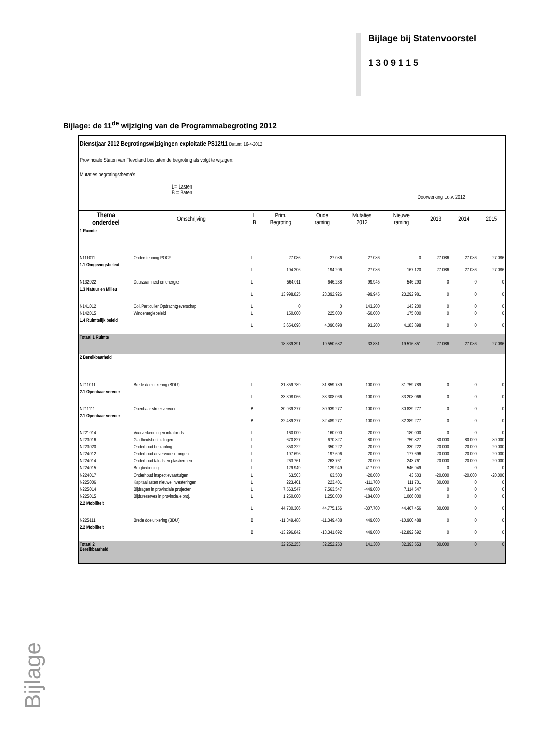Bijlage bij Statenvoorstel
1 3 0 9 1 1 5
Bijlage: de 11<sup>de</sup> wijziging van de Programmabegroting 2012
Dienstjaar 2012 Begrotingswijzigingen exploitatie PS12/11 Datum: 16-4-2012
Provinciale Staten van Flevoland besluiten de begroting als volgt te wijzigen:
Mutaties begrotingsthema's
L= Lasten
B = Baten Doorwerking t.o.v. 2012
| Thema onderdeel | Omschrijving | L B | Prim. Begroting | Oude raming | Mutaties 2012 | Nieuwe raming | 2013 | 2014 | 2015 |
| --- | --- | --- | --- | --- | --- | --- | --- | --- | --- |
| 1 Ruimte | | | | | | | | | |
| N111011 | Ondersteuning POCF | L | 27.086 | 27.086 | -27.086 | 0 | -27.086 | -27.086 | -27.086 |
| 1.1 Omgevingsbeleid | | L | 194.206 | 194.206 | -27.086 | 167.120 | -27.086 | -27.086 | -27.086 |
| N132022 | Duurzaamheid en energie | L | 564.011 | 646.238 | -99.945 | 546.293 | 0 | 0 | 0 |
| 1.3 Natuur en Milieu | | L | 13.998.825 | 23.392.926 | -99.945 | 23.292.981 | 0 | 0 | 0 |
| N141012 | Coll.Particulier Opdrachtgeverschap | L | 0 | 0 | 143.200 | 143.200 | 0 | 0 | 0 |
| N142015 | Windenergiebeleid | L | 150.000 | 225.000 | -50.000 | 175.000 | 0 | 0 | 0 |
| 1.4 Ruimtelijk beleid | | L | 3.654.698 | 4.090.698 | 93.200 | 4.183.898 | 0 | 0 | 0 |
| Totaal 1 Ruimte | | | 18.339.391 | 19.550.682 | -33.831 | 19.516.851 | -27.086 | -27.086 | -27.086 |
| 2 Bereikbaarheid | | | | | | | | | |
| N211011 | Brede doeluitkering (BDU) | L | 31.859.789 | 31.859.789 | -100.000 | 31.759.789 | 0 | 0 | 0 |
| 2.1 Openbaar vervoer | | L | 33.308.066 | 33.308.066 | -100.000 | 33.208.066 | 0 | 0 | 0 |
| N211111 | Openbaar streekvervoer | B | -30.939.277 | -30.939.277 | 100.000 | -30.839.277 | 0 | 0 | 0 |
| 2.1 Openbaar vervoer | | B | -32.489.277 | -32.489.277 | 100.000 | -32.389.277 | 0 | 0 | 0 |
| N221014 | Voorverkenningen infrafonds | L | 160.000 | 160.000 | 20.000 | 180.000 | 0 | 0 | 0 |
| N223016 | Gladheidsbestrijdingen | L | 670.827 | 670.827 | 80.000 | 750.827 | 80.000 | 80.000 | 80.000 |
| N223020 | Onderhoud beplanting | L | 350.222 | 350.222 | -20.000 | 330.222 | -20.000 | -20.000 | -20.000 |
| N224012 | Onderhoud oevervoorzieningen | L | 197.696 | 197.696 | -20.000 | 177.696 | -20.000 | -20.000 | -20.000 |
| N224014 | Onderhoud taluds en plasbermen | L | 263.761 | 263.761 | -20.000 | 243.761 | -20.000 | -20.000 | -20.000 |
| N224015 | Brugbediening | L | 129.949 | 129.949 | 417.000 | 546.949 | 0 | 0 | 0 |
| N224017 | Onderhoud inspectievaartuigen | L | 63.503 | 63.503 | -20.000 | 43.503 | -20.000 | -20.000 | -20.000 |
| N225006 | Kapitaallasten nieuwe investeringen | L | 223.401 | 223.401 | -111.700 | 111.701 | 80.000 | 0 | 0 |
| N225014 | Bijdragen in provinciale projecten | L | 7.563.547 | 7.563.547 | -449.000 | 7.114.547 | 0 | 0 | 0 |
| N225015 | Bijdr.reserves in provinciale proj. | L | 1.250.000 | 1.250.000 | -184.000 | 1.066.000 | 0 | 0 | 0 |
| 2.2 Mobiliteit | | L | 44.730.306 | 44.775.156 | -307.700 | 44.467.456 | 80.000 | 0 | 0 |
| N225111 | Brede doeluitkering (BDU) | B | -11.349.488 | -11.349.488 | 449.000 | -10.900.488 | 0 | 0 | 0 |
| 2.2 Mobiliteit | | B | -13.296.842 | -13.341.692 | 449.000 | -12.892.692 | 0 | 0 | 0 |
| Totaal 2 Bereikbaarheid | | | 32.252.253 | 32.252.253 | 141.300 | 32.393.553 | 80.000 | 0 | 0 |
Bijlage